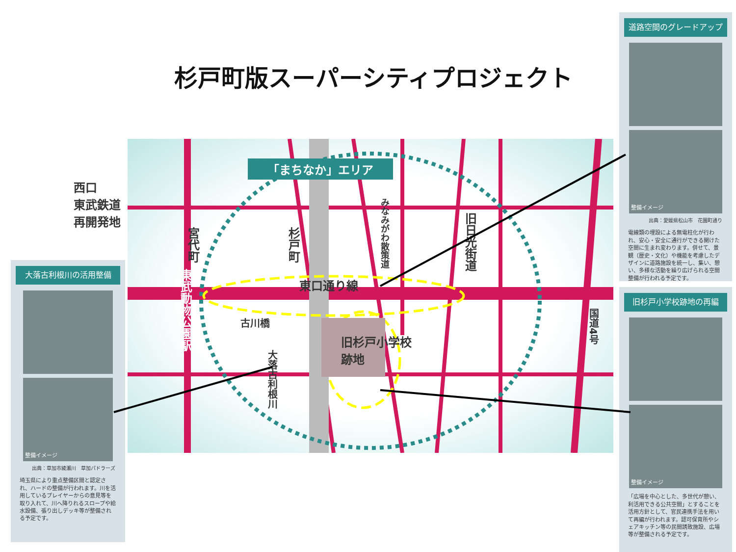杉戸町版スーパーシティプロジェクト
「まちなか」エリア
西口
東武鉄道
再開発地
東武動物公園駅
宮代町
杉戸町
みなみがわ散策道
旧日光街道
東口通り線
古川橋
旧杉戸小学校
跡地
大落古利根川
国道4号
大落古利根川の活用整備
整備イメージ
出典：草加市綾瀬川　草加パドラーズ
埼玉県により重点整備区間と認定され、ハードの整備が行われます。川を活用しているプレイヤーからの意見等を取り入れて、川へ降りれるスロープや給水設備、張り出しデッキ等が整備される予定です。
道路空間のグレードアップ
整備イメージ
出典：愛媛県松山市　花園町通り
電線類の埋設による無電柱化が行われ、安心・安全に通行ができる開けた空間に生まれ変わります。併せて、景観（歴史・文化）や機能を考慮したデザインに道路施設を統一し、集い、憩い、多様な活動を繰り広げられる空間整備が行われる予定です。
旧杉戸小学校跡地の再編
整備イメージ
「広場を中心とした、多世代が憩い、利活用できる公共空間」とすることを活用方針として、官民連携手法を用いて再編が行われます。認可保育所やシェアキッチン等の民間誘致施設、広場等が整備される予定です。